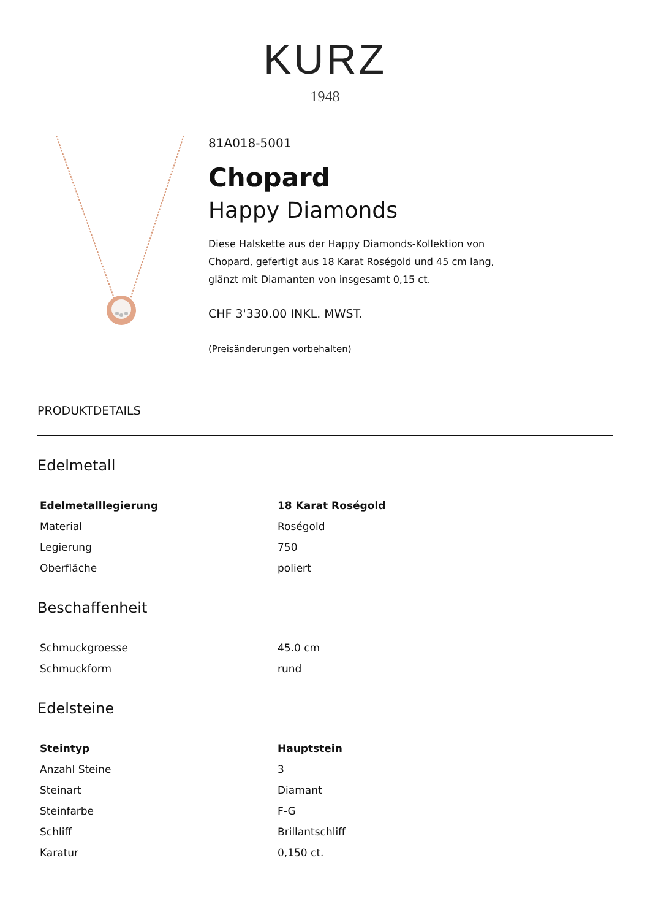KURZ
1948
81A018-5001
Chopard
Happy Diamonds
Diese Halskette aus der Happy Diamonds-Kollektion von
Chopard, gefertigt aus 18 Karat Roségold und 45 cm lang,
glänzt mit Diamanten von insgesamt 0,15 ct.
CHF 3'330.00 INKL. MWST.
(Preisänderungen vorbehalten)
PRODUKTDETAILS
Edelmetall
| Edelmetalllegierung | 18 Karat Roségold |
| Material | Roségold |
| Legierung | 750 |
| Oberfläche | poliert |
Beschaffenheit
| Schmuckgroesse | 45.0 cm |
| Schmuckform | rund |
Edelsteine
| Steintyp | Hauptstein |
| Anzahl Steine | 3 |
| Steinart | Diamant |
| Steinfarbe | F-G |
| Schliff | Brillantschliff |
| Karatur | 0,150 ct. |